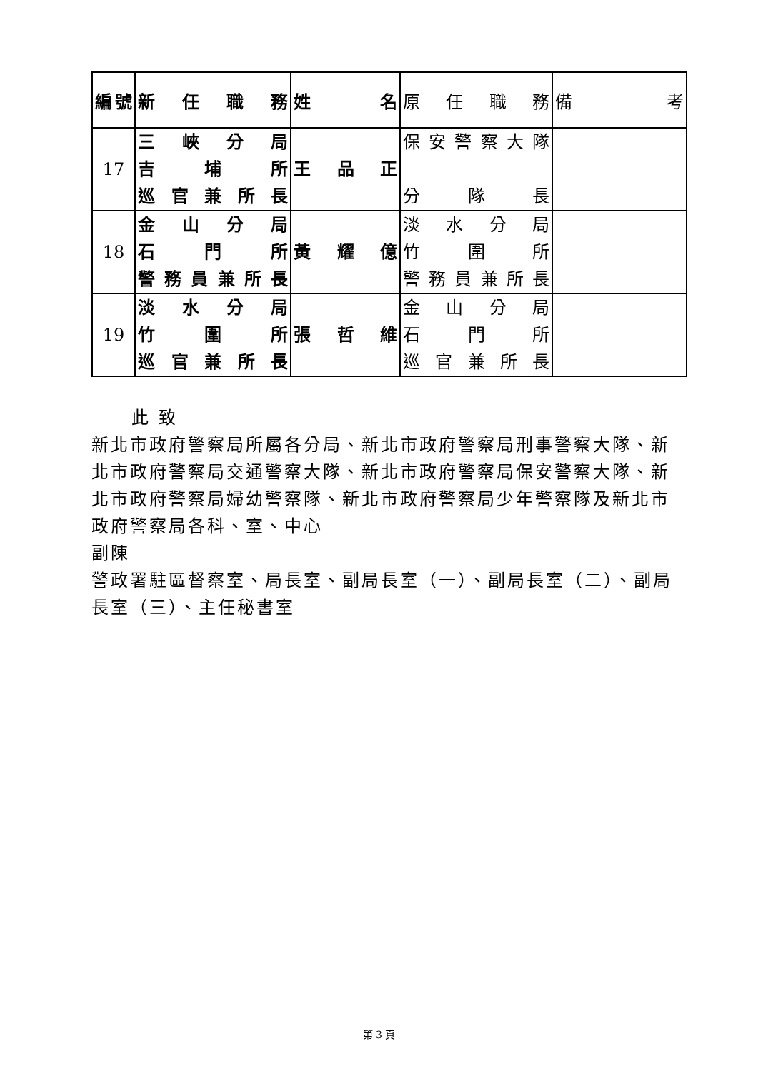| 編號 | 新任職務 | 姓名 | 原任職務 | 備考 |
| --- | --- | --- | --- | --- |
| 17 | 三峽分局 吉埔所 巡官兼所長 | 王品正 | 保安警察大隊 分隊長 | |
| 18 | 金山分局 石門所 警務員兼所長 | 黃耀億 | 淡水分局 竹圍所 警務員兼所長 | |
| 19 | 淡水分局 竹圍所 巡官兼所長 | 張哲維 | 金山分局 石門所 巡官兼所長 | |
此 致
新北市政府警察局所屬各分局、新北市政府警察局刑事警察大隊、新北市政府警察局交通警察大隊、新北市政府警察局保安警察大隊、新北市政府警察局婦幼警察隊、新北市政府警察局少年警察隊及新北市政府警察局各科、室、中心
副陳
警政署駐區督察室、局長室、副局長室（一）、副局長室（二）、副局長室（三）、主任秘書室
第 3 頁